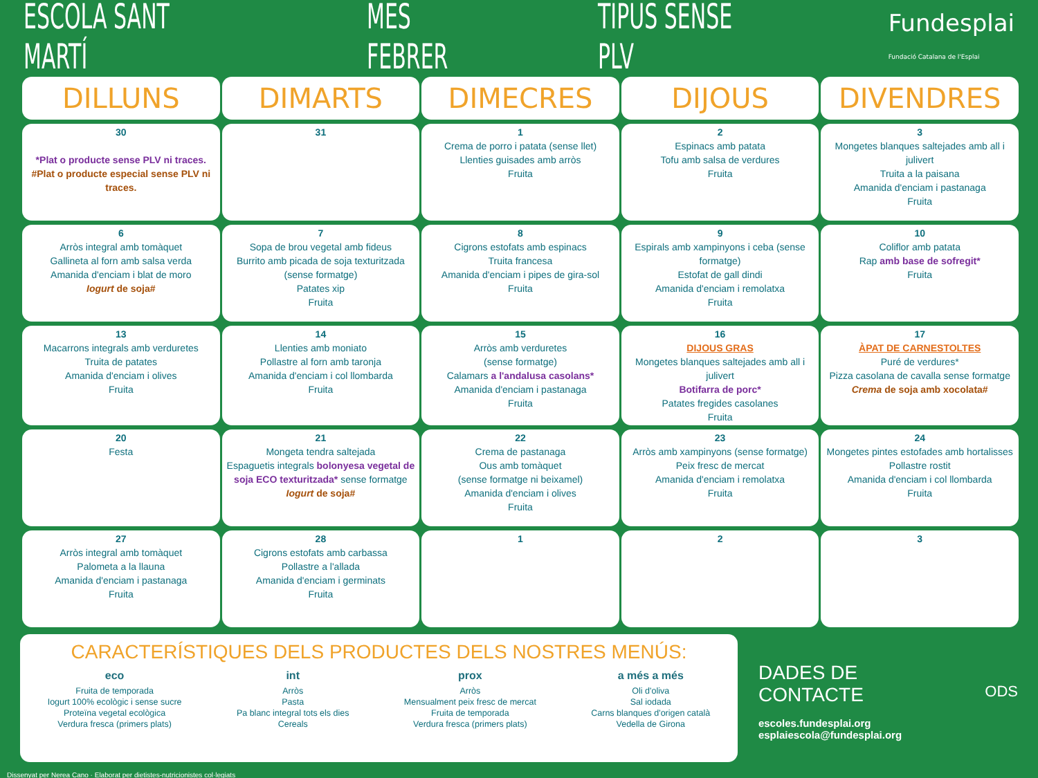ESCOLA SANT MARTÍ MES FEBRER TIPUS SENSE PLV Fundesplai
Fundació Catalana de l'Esplai
| DILLUNS | DIMARTS | DIMECRES | DIJOUS | DIVENDRES |
| --- | --- | --- | --- | --- |
| 30 *Plat o producte sense PLV ni traces. #Plat o producte especial sense PLV ni traces. | 31 | 1 Crema de porro i patata (sense llet) Llenties guisades amb arròs Fruita | 2 Espinacs amb patata Tofu amb salsa de verdures Fruita | 3 Mongetes blanques saltejades amb all i julivert Truita a la paisana Amanida d'enciam i pastanaga Fruita |
| 6 Arròs integral amb tomàquet Gallineta al forn amb salsa verda Amanida d'enciam i blat de moro Iogurt de soja# | 7 Sopa de brou vegetal amb fideus Burrito amb picada de soja texturitzada (sense formatge) Patates xip Fruita | 8 Cigrons estofats amb espinacs Truita francesa Amanida d'enciam i pipes de gira-sol Fruita | 9 Espirals amb xampinyons i ceba (sense formatge) Estofat de gall dindi Amanida d'enciam i remolatxa Fruita | 10 Coliflor amb patata Rap amb base de sofregit* Fruita |
| 13 Macarrons integrals amb verduretes Truita de patates Amanida d'enciam i olives Fruita | 14 Llenties amb moniato Pollastre al forn amb taronja Amanida d'enciam i col llombarda Fruita | 15 Arròs amb verduretes (sense formatge) Calamars a l'andalusa casolans* Amanida d'enciam i pastanaga Fruita | 16 DIJOUS GRAS Mongetes blanques saltejades amb all i julivert Botifarra de porc* Patates fregides casolanes Fruita | 17 ÀPAT DE CARNESTOLTES Puré de verdures* Pizza casolana de cavalla sense formatge Crema de soja amb xocolata# |
| 20 Festa | 21 Mongeta tendra saltejada Espaguetis integrals bolonyesa vegetal de soja ECO texturitzada* sense formatge Iogurt de soja# | 22 Crema de pastanaga Ous amb tomàquet (sense formatge ni beixamel) Amanida d'enciam i olives Fruita | 23 Arròs amb xampinyons (sense formatge) Peix fresc de mercat Amanida d'enciam i remolatxa Fruita | 24 Mongetes pintes estofades amb hortalisses Pollastre rostit Amanida d'enciam i col llombarda Fruita |
| 27 Arròs integral amb tomàquet Palometa a la llauna Amanida d'enciam i pastanaga Fruita | 28 Cigrons estofats amb carbassa Pollastre a l'allada Amanida d'enciam i germinats Fruita | 1 | 2 | 3 |
CARACTERÍSTIQUES DELS PRODUCTES DELS NOSTRES MENÚS:
eco
Fruita de temporada
Iogurt 100% ecològic i sense sucre
Proteïna vegetal ecològica
Verdura fresca (primers plats)
int
Arròs
Pasta
Pa blanc integral tots els dies
Cereals
prox
Arròs
Mensualment peix fresc de mercat
Fruita de temporada
Verdura fresca (primers plats)
a més a més
Oli d'oliva
Sal iodada
Carns blanques d'origen català
Vedella de Girona
DADES DE CONTACTE
escoles.fundesplai.org
esplaiescola@fundesplai.org
ODS
Dissenyat per Nerea Cano · Elaborat per dietistes-nutricionistes col·legiats